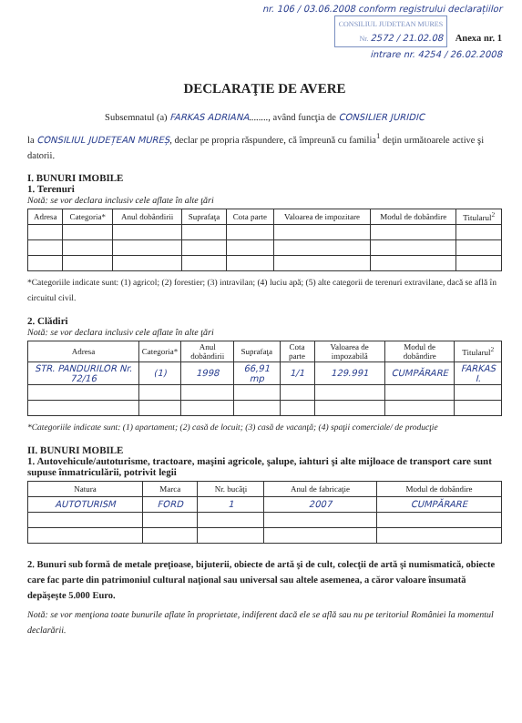nr. 106 / 03.06.2008 conform registrului declarațiilor
CONSILIUL JUDETEAN MURES
Nr. 2572 / 21.02.08 Anexa nr. 1
intrare nr. 4254 / 26.02.2008
DECLARAŢIE DE AVERE
Subsemnatul (a) FARKAS ADRIANA........, având funcţia de CONSILIER JURIDIC
la CONSILIUL JUDEȚEAN MUREȘ, declar pe propria răspundere, că împreună cu familia<sup>1</sup> deţin următoarele active şi datorii.
I. BUNURI IMOBILE
1. Terenuri
Notă: se vor declara inclusiv cele aflate în alte ţări
| Adresa | Categoria* | Anul dobândirii | Suprafaţa | Cota parte | Valoarea de impozitare | Modul de dobândire | Titularul<sup>2</sup> |
| --- | --- | --- | --- | --- | --- | --- | --- |
*Categoriile indicate sunt: (1) agricol; (2) forestier; (3) intravilan; (4) luciu apă; (5) alte categorii de terenuri extravilane, dacă se află în circuitul civil.
2. Clădiri
Notă: se vor declara inclusiv cele aflate în alte ţări
| Adresa | Categoria* | Anul dobândirii | Suprafaţa | Cota parte | Valoarea de impozabilă | Modul de dobândire | Titularul<sup>2</sup> |
| --- | --- | --- | --- | --- | --- | --- | --- |
| STR. PANDURILOR Nr. 72/16 | (1) | 1998 | 66,91 mp | 1/1 | 129.991 | CUMPĂRARE | FARKAS I. |
*Categoriile indicate sunt: (1) apartament; (2) casă de locuit; (3) casă de vacanţă; (4) spaţii comerciale/ de producţie
II. BUNURI MOBILE
1. Autovehicule/autoturisme, tractoare, maşini agricole, şalupe, iahturi şi alte mijloace de transport care sunt supuse înmatriculării, potrivit legii
| Natura | Marca | Nr. bucăţi | Anul de fabricaţie | Modul de dobândire |
| --- | --- | --- | --- | --- |
| AUTOTURISM | FORD | 1 | 2007 | CUMPĂRARE |
2. Bunuri sub formă de metale preţioase, bijuterii, obiecte de artă şi de cult, colecţii de artă şi numismatică, obiecte care fac parte din patrimoniul cultural naţional sau universal sau altele asemenea, a căror valoare însumată depăşeşte 5.000 Euro.
Notă: se vor menţiona toate bunurile aflate în proprietate, indiferent dacă ele se află sau nu pe teritoriul României la momentul declarării.